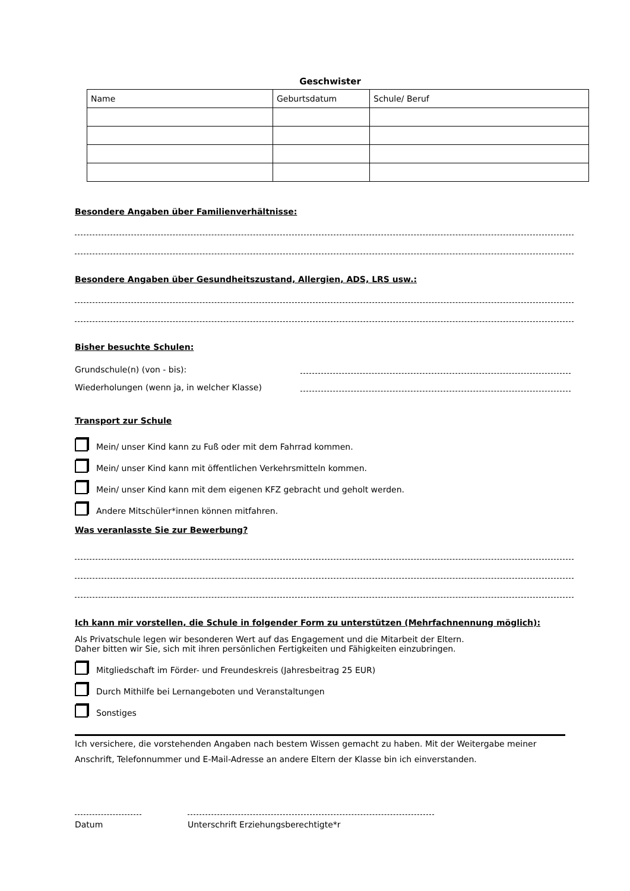Geschwister
| Name | Geburtsdatum | Schule/ Beruf |
| --- | --- | --- |
Besondere Angaben über Familienverhältnisse:
Besondere Angaben über Gesundheitszustand, Allergien, ADS, LRS usw.:
Bisher besuchte Schulen:
Grundschule(n) (von - bis):
Wiederholungen (wenn ja, in welcher Klasse)
Transport zur Schule
Mein/ unser Kind kann zu Fuß oder mit dem Fahrrad kommen.
Mein/ unser Kind kann mit öffentlichen Verkehrsmitteln kommen.
Mein/ unser Kind kann mit dem eigenen KFZ gebracht und geholt werden.
Andere Mitschüler*innen können mitfahren.
Was veranlasste Sie zur Bewerbung?
Ich kann mir vorstellen, die Schule in folgender Form zu unterstützen (Mehrfachnennung möglich):
Als Privatschule legen wir besonderen Wert auf das Engagement und die Mitarbeit der Eltern.
Daher bitten wir Sie, sich mit ihren persönlichen Fertigkeiten und Fähigkeiten einzubringen.
Mitgliedschaft im Förder- und Freundeskreis (Jahresbeitrag 25 EUR)
Durch Mithilfe bei Lernangeboten und Veranstaltungen
Sonstiges
Ich versichere, die vorstehenden Angaben nach bestem Wissen gemacht zu haben. Mit der Weitergabe meiner Anschrift, Telefonnummer und E-Mail-Adresse an andere Eltern der Klasse bin ich einverstanden.
Datum Unterschrift Erziehungsberechtigte*r